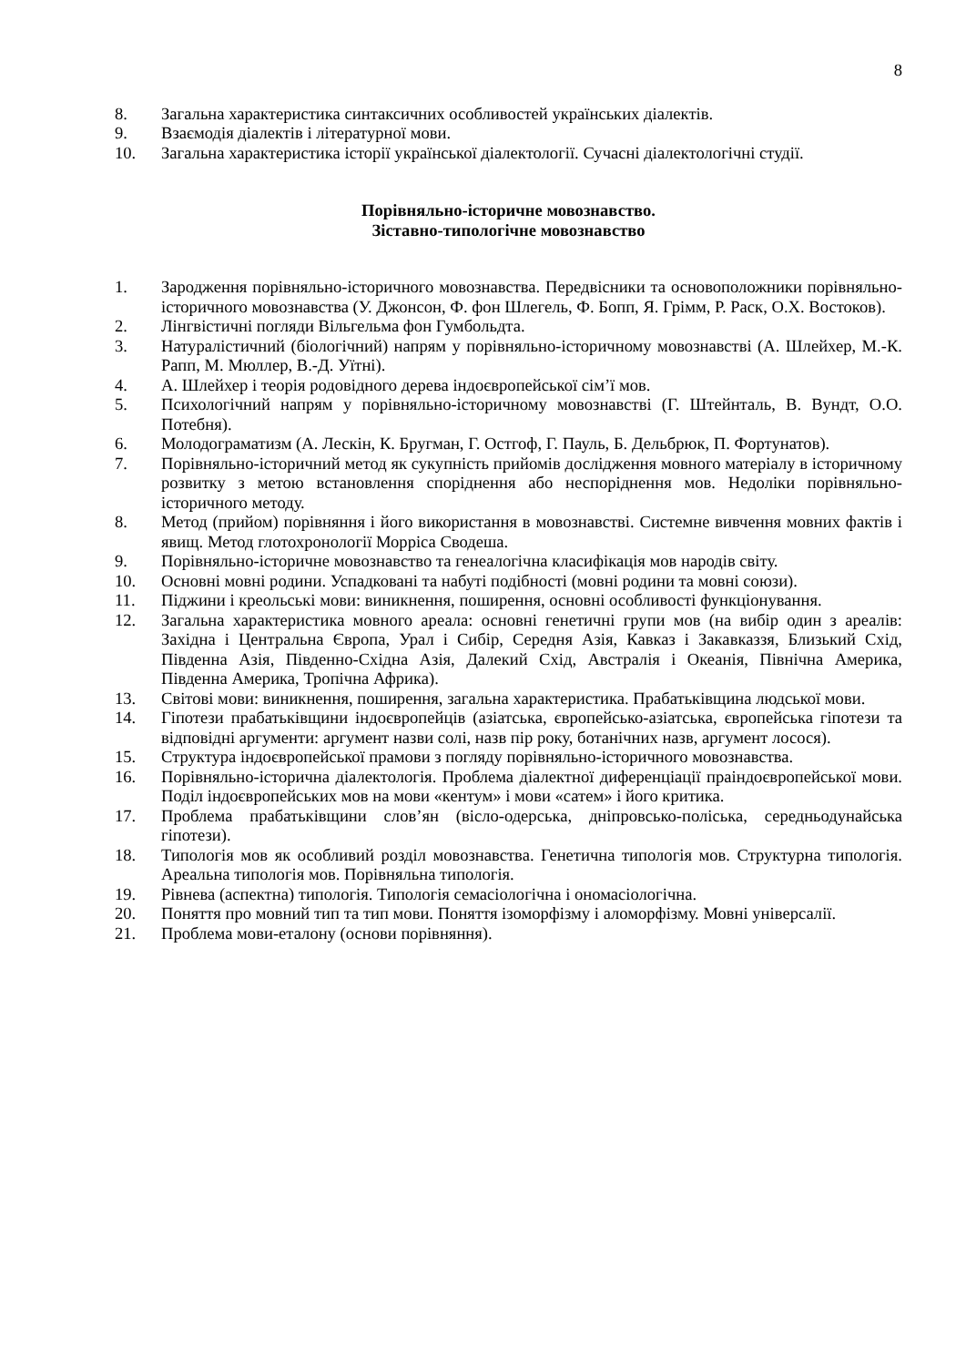8
8. Загальна характеристика синтаксичних особливостей українських діалектів.
9. Взаємодія діалектів і літературної мови.
10. Загальна характеристика історії української діалектології. Сучасні діалектологічні студії.
Порівняльно-історичне мовознавство.
Зіставно-типологічне мовознавство
1. Зародження порівняльно-історичного мовознавства. Передвісники та основоположники порівняльно-історичного мовознавства (У. Джонсон, Ф. фон Шлегель, Ф. Бопп, Я. Грімм, Р. Раск, О.Х. Востоков).
2. Лінгвістичні погляди Вільгельма фон Гумбольдта.
3. Натуралістичний (біологічний) напрям у порівняльно-історичному мовознавстві (А. Шлейхер, М.-К. Рапп, М. Мюллер, В.-Д. Уїтні).
4. А. Шлейхер і теорія родовідного дерева індоєвропейської сім’ї мов.
5. Психологічний напрям у порівняльно-історичному мовознавстві (Г. Штейнталь, В. Вундт, О.О. Потебня).
6. Молодограматизм (А. Лескін, К. Бругман, Г. Остгоф, Г. Пауль, Б. Дельбрюк, П. Фортунатов).
7. Порівняльно-історичний метод як сукупність прийомів дослідження мовного матеріалу в історичному розвитку з метою встановлення споріднення або неспоріднення мов. Недоліки порівняльно-історичного методу.
8. Метод (прийом) порівняння і його використання в мовознавстві. Системне вивчення мовних фактів і явищ. Метод глотохронології Морріса Сводеша.
9. Порівняльно-історичне мовознавство та генеалогічна класифікація мов народів світу.
10. Основні мовні родини. Успадковані та набуті подібності (мовні родини та мовні союзи).
11. Піджини і креольські мови: виникнення, поширення, основні особливості функціонування.
12. Загальна характеристика мовного ареала: основні генетичні групи мов (на вибір один з ареалів: Західна і Центральна Європа, Урал і Сибір, Середня Азія, Кавказ і Закавказзя, Близький Схід, Південна Азія, Південно-Східна Азія, Далекий Схід, Австралія і Океанія, Північна Америка, Південна Америка, Тропічна Африка).
13. Світові мови: виникнення, поширення, загальна характеристика. Прабатьківщина людської мови.
14. Гіпотези прабатьківщини індоєвропейців (азіатська, європейсько-азіатська, європейська гіпотези та відповідні аргументи: аргумент назви солі, назв пір року, ботанічних назв, аргумент лосося).
15. Структура індоєвропейської прамови з погляду порівняльно-історичного мовознавства.
16. Порівняльно-історична діалектологія. Проблема діалектної диференціації праіндоєвропейської мови. Поділ індоєвропейських мов на мови «кентум» і мови «сатем» і його критика.
17. Проблема прабатьківщини слов’ян (вісло-одерська, дніпровсько-поліська, середньодунайська гіпотези).
18. Типологія мов як особливий розділ мовознавства. Генетична типологія мов. Структурна типологія. Ареальна типологія мов. Порівняльна типологія.
19. Рівнева (аспектна) типологія. Типологія семасіологічна і ономасіологічна.
20. Поняття про мовний тип та тип мови. Поняття ізоморфізму і аломорфізму. Мовні універсалії.
21. Проблема мови-еталону (основи порівняння).